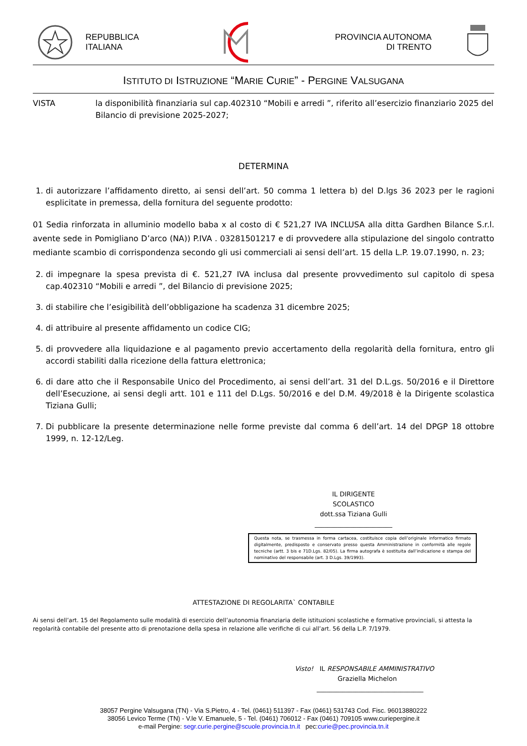REPUBBLICA
ITALIANA
PROVINCIA AUTONOMA
DI TRENTO
ISTITUTO DI ISTRUZIONE “MARIE CURIE” - PERGINE VALSUGANA
VISTA la disponibilità finanziaria sul cap.402310 “Mobili e arredi ”, riferito all’esercizio finanziario 2025 del Bilancio di previsione 2025-2027;
DETERMINA
1. di autorizzare l’affidamento diretto, ai sensi dell’art. 50 comma 1 lettera b) del D.lgs 36 2023 per le ragioni esplicitate in premessa, della fornitura del seguente prodotto:
01 Sedia rinforzata in alluminio modello baba x al costo di € 521,27 IVA INCLUSA alla ditta Gardhen Bilance S.r.l. avente sede in Pomigliano D’arco (NA)) P.IVA . 03281501217 e di provvedere alla stipulazione del singolo contratto mediante scambio di corrispondenza secondo gli usi commerciali ai sensi dell’art. 15 della L.P. 19.07.1990, n. 23;
2. di impegnare la spesa prevista di €. 521,27 IVA inclusa dal presente provvedimento sul capitolo di spesa cap.402310 “Mobili e arredi ”, del Bilancio di previsione 2025;
3. di stabilire che l’esigibilità dell’obbligazione ha scadenza 31 dicembre 2025;
4. di attribuire al presente affidamento un codice CIG;
5. di provvedere alla liquidazione e al pagamento previo accertamento della regolarità della fornitura, entro gli accordi stabiliti dalla ricezione della fattura elettronica;
6. di dare atto che il Responsabile Unico del Procedimento, ai sensi dell’art. 31 del D.L.gs. 50/2016 e il Direttore dell’Esecuzione, ai sensi degli artt. 101 e 111 del D.Lgs. 50/2016 e del D.M. 49/2018 è la Dirigente scolastica Tiziana Gulli;
7. Di pubblicare la presente determinazione nelle forme previste dal comma 6 dell’art. 14 del DPGP 18 ottobre 1999, n. 12-12/Leg.
IL DIRIGENTE SCOLASTICO
dott.ssa Tiziana Gulli
________________________
Questa nota, se trasmessa in forma cartacea, costituisce copia dell’originale informatico firmato digitalmente, predisposto e conservato presso questa Amministrazione in conformità alle regole tecniche (artt. 3 bis e 71D.Lgs. 82/05). La firma autografa è sostituita dall’indicazione e stampa del nominativo del responsabile (art. 3 D.Lgs. 39/1993).
ATTESTAZIONE DI REGOLARITA` CONTABILE
Ai sensi dell’art. 15 del Regolamento sulle modalità di esercizio dell’autonomia finanziaria delle istituzioni scolastiche e formative provinciali, si attesta la regolarità contabile del presente atto di prenotazione della spesa in relazione alle verifiche di cui all’art. 56 della L.P. 7/1979.
Visto! IL RESPONSABILE AMMINISTRATIVO
Graziella Michelon
_________________________________
38057 Pergine Valsugana (TN) - Via S.Pietro, 4 - Tel. (0461) 511397 - Fax (0461) 531743 Cod. Fisc. 96013880222
38056 Levico Terme (TN) - V.le V. Emanuele, 5 - Tel. (0461) 706012 - Fax (0461) 709105 www.curiepergine.it
e-mail Pergine: segr.curie.pergine@scuole.provincia.tn.it pec:curie@pec.provincia.tn.it